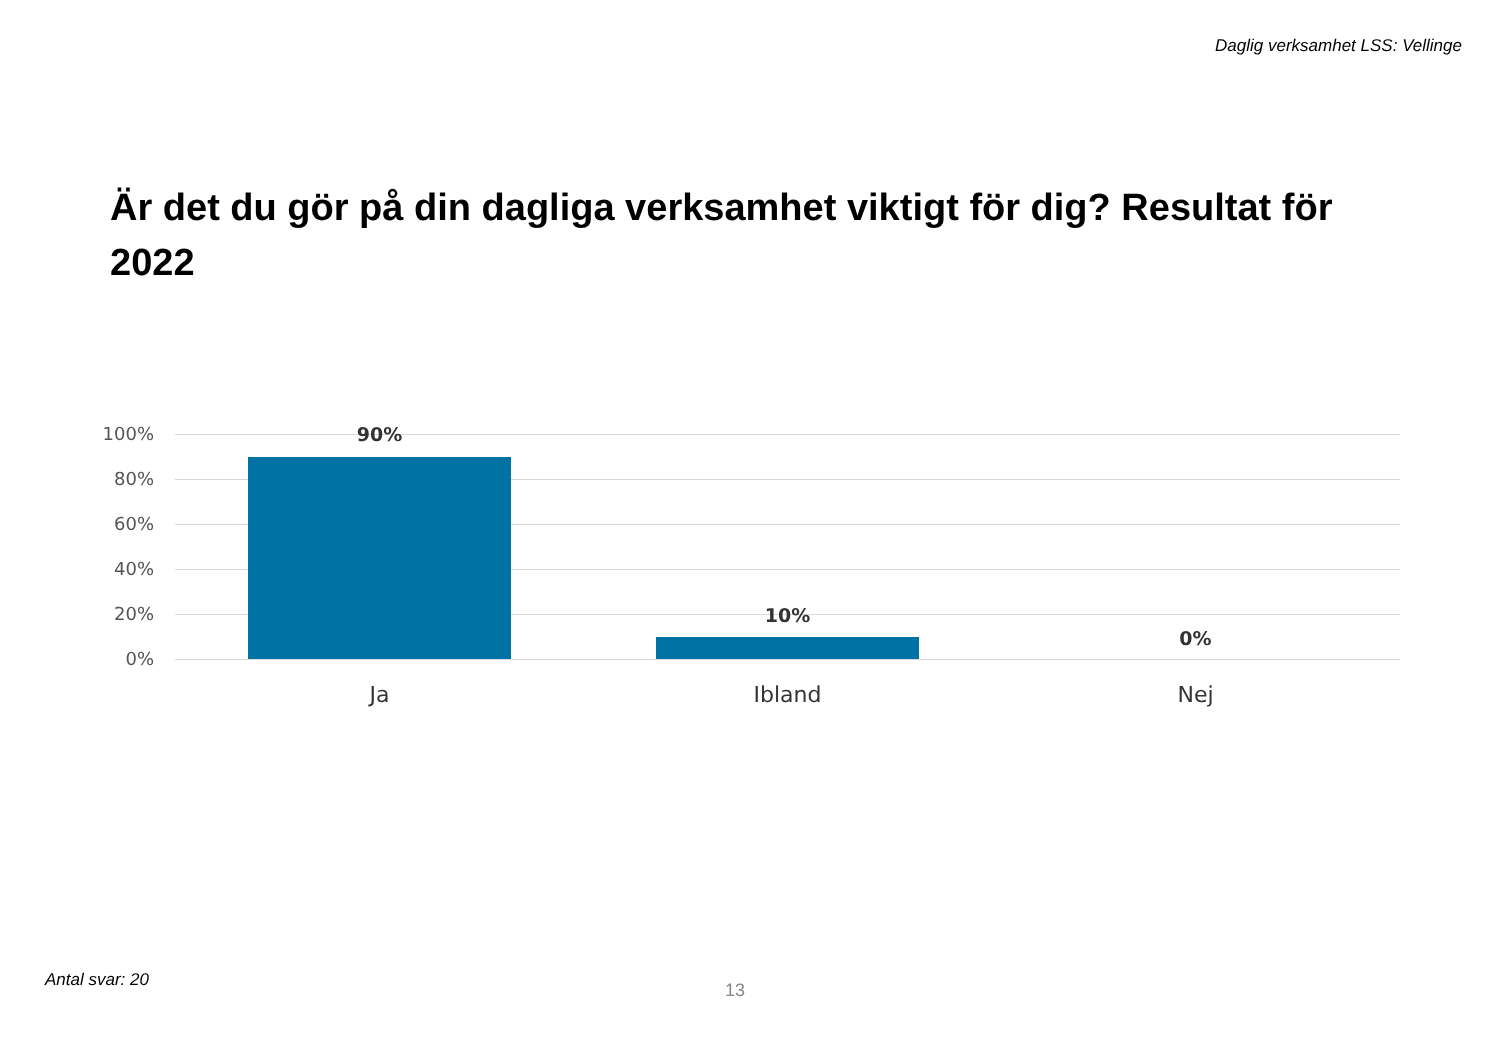Daglig verksamhet LSS: Vellinge
Är det du gör på din dagliga verksamhet viktigt för dig? Resultat för 2022
100%
80%
60%
40%
20%
0%
90%
10%
0%
Ja Ibland Nej
Antal svar: 20
13